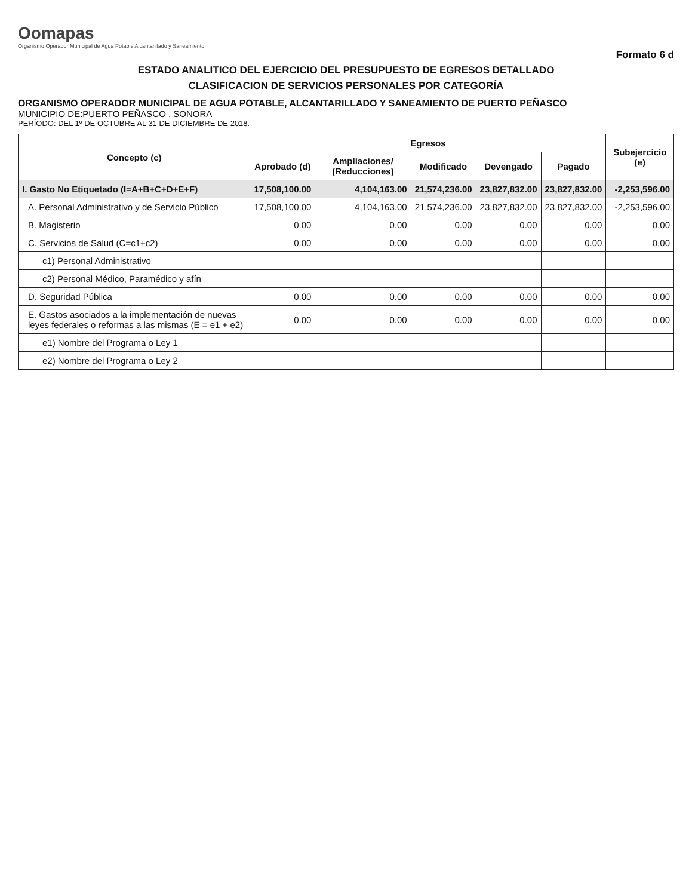Oomapas
Organismo Operador Municipal de Agua Potable Alcantarillado y Saneamiento
Formato 6 d
ESTADO ANALITICO DEL EJERCICIO DEL PRESUPUESTO DE EGRESOS DETALLADO
CLASIFICACION DE SERVICIOS PERSONALES POR CATEGORÍA
ORGANISMO OPERADOR MUNICIPAL DE AGUA POTABLE, ALCANTARILLADO Y SANEAMIENTO DE PUERTO PEÑASCO
MUNICIPIO DE:PUERTO PEÑASCO , SONORA
PERÍODO: DEL 1º DE OCTUBRE AL 31 DE DICIEMBRE DE 2018.
| Concepto (c) | Egresos | | | | | Subejercicio (e) |
| --- | --- | --- | --- | --- | --- | --- |
| | Aprobado (d) | Ampliaciones/ (Reducciones) | Modificado | Devengado | Pagado | |
| I. Gasto No Etiquetado (I=A+B+C+D+E+F) | 17,508,100.00 | 4,104,163.00 | 21,574,236.00 | 23,827,832.00 | 23,827,832.00 | -2,253,596.00 |
| A. Personal Administrativo y de Servicio Público | 17,508,100.00 | 4,104,163.00 | 21,574,236.00 | 23,827,832.00 | 23,827,832.00 | -2,253,596.00 |
| B. Magisterio | 0.00 | 0.00 | 0.00 | 0.00 | 0.00 | 0.00 |
| C. Servicios de Salud (C=c1+c2) | 0.00 | 0.00 | 0.00 | 0.00 | 0.00 | 0.00 |
| c1) Personal Administrativo | | | | | | |
| c2) Personal Médico, Paramédico y afín | | | | | | |
| D. Seguridad Pública | 0.00 | 0.00 | 0.00 | 0.00 | 0.00 | 0.00 |
| E. Gastos asociados a la implementación de nuevas leyes federales o reformas a las mismas (E = e1 + e2) | 0.00 | 0.00 | 0.00 | 0.00 | 0.00 | 0.00 |
| e1) Nombre del Programa o Ley 1 | | | | | | |
| e2) Nombre del Programa o Ley 2 | | | | | | |